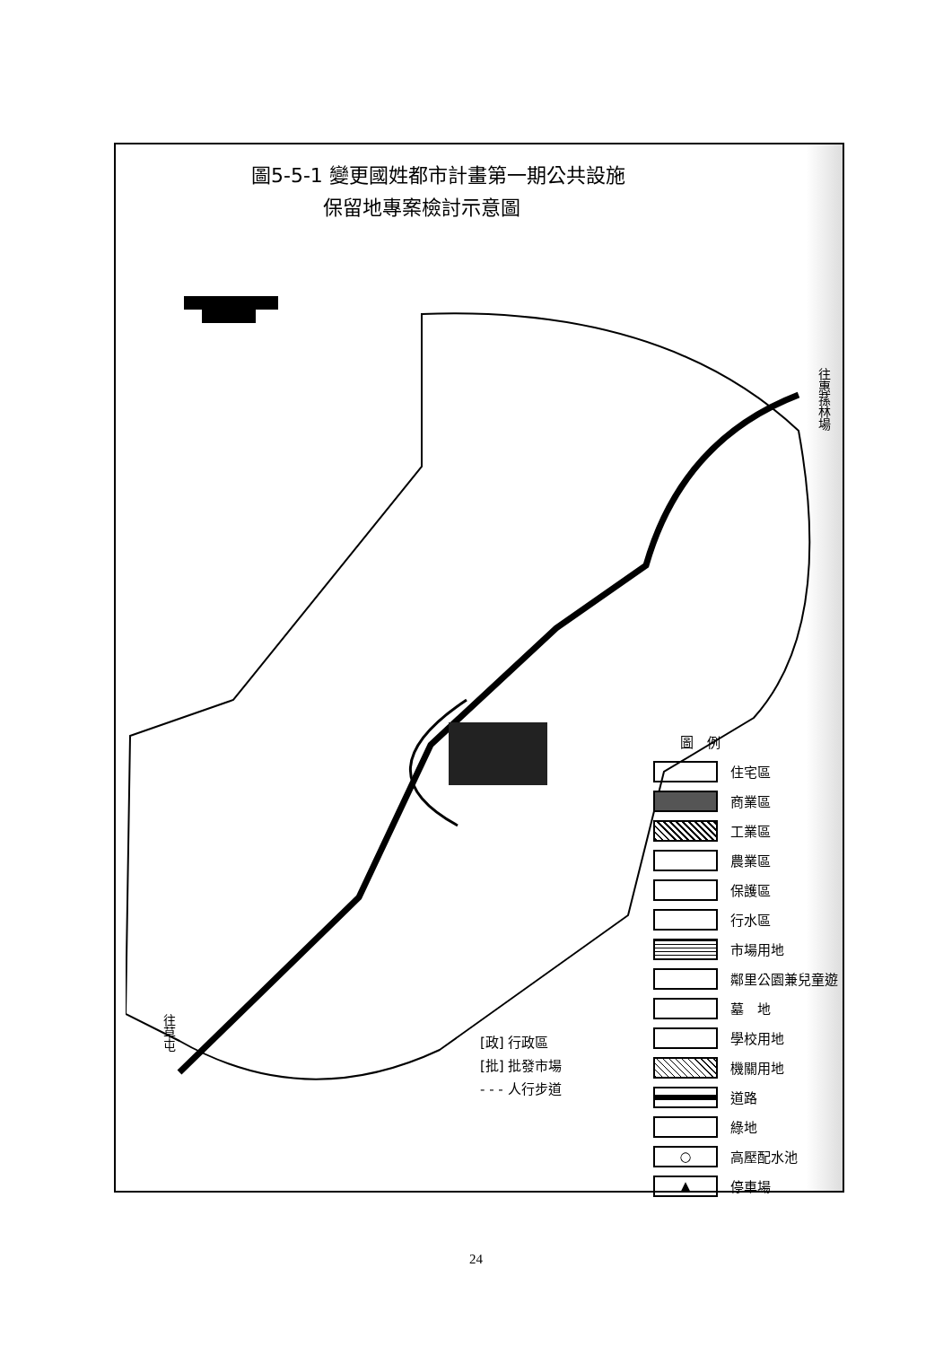圖5-5-1 變更國姓都市計畫第一期公共設施
保留地專案檢討示意圖
往惠蓀林場
往草屯
圖　例
住宅區
商業區
工業區
農業區
保護區
行水區
市場用地
鄰里公園兼兒童遊
墓　地
學校用地
機關用地
道路
綠地
○ 高壓配水池
▲ 停車場
[政] 行政區
[批] 批發市場
- - - 人行步道
24